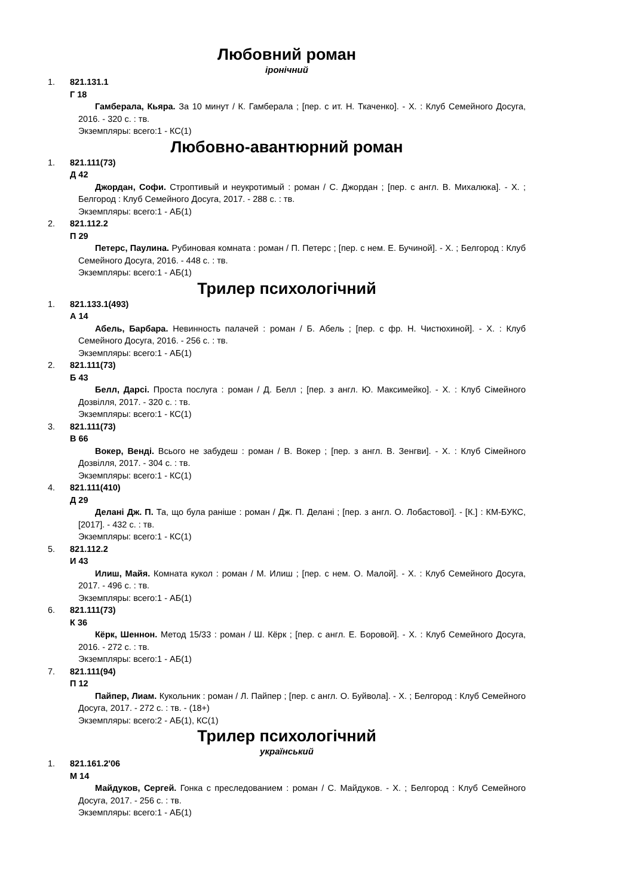Любовний роман
іронічний
1. 821.131.1
Г 18
Гамберала, Кьяра. За 10 минут / К. Гамберала ; [пер. с ит. Н. Ткаченко]. - Х. : Клуб Семейного Досуга, 2016. - 320 с. : тв.
Экземпляры: всего:1 - КС(1)
Любовно-авантюрний роман
1. 821.111(73)
Д 42
Джордан, Софи. Строптивый и неукротимый : роман / С. Джордан ; [пер. с англ. В. Михалюка]. - Х. ; Белгород : Клуб Семейного Досуга, 2017. - 288 с. : тв.
Экземпляры: всего:1 - АБ(1)
2. 821.112.2
П 29
Петерс, Паулина. Рубиновая комната : роман / П. Петерс ; [пер. с нем. Е. Бучиной]. - Х. ; Белгород : Клуб Семейного Досуга, 2016. - 448 с. : тв.
Экземпляры: всего:1 - АБ(1)
Трилер психологічний
1. 821.133.1(493)
А 14
Абель, Барбара. Невинность палачей : роман / Б. Абель ; [пер. с фр. Н. Чистюхиной]. - Х. : Клуб Семейного Досуга, 2016. - 256 с. : тв.
Экземпляры: всего:1 - АБ(1)
2. 821.111(73)
Б 43
Белл, Дарсі. Проста послуга : роман / Д. Белл ; [пер. з англ. Ю. Максимейко]. - Х. : Клуб Сімейного Дозвілля, 2017. - 320 с. : тв.
Экземпляры: всего:1 - КС(1)
3. 821.111(73)
В 66
Вокер, Венді. Всього не забудеш : роман / В. Вокер ; [пер. з англ. В. Зенгви]. - Х. : Клуб Сімейного Дозвілля, 2017. - 304 с. : тв.
Экземпляры: всего:1 - КС(1)
4. 821.111(410)
Д 29
Делані Дж. П. Та, що була раніше : роман / Дж. П. Делані ; [пер. з англ. О. Лобастової]. - [К.] : КМ-БУКС, [2017]. - 432 с. : тв.
Экземпляры: всего:1 - КС(1)
5. 821.112.2
И 43
Илиш, Майя. Комната кукол : роман / М. Илиш ; [пер. с нем. О. Малой]. - Х. : Клуб Семейного Досуга, 2017. - 496 с. : тв.
Экземпляры: всего:1 - АБ(1)
6. 821.111(73)
К 36
Кёрк, Шеннон. Метод 15/33 : роман / Ш. Кёрк ; [пер. с англ. Е. Боровой]. - Х. : Клуб Семейного Досуга, 2016. - 272 с. : тв.
Экземпляры: всего:1 - АБ(1)
7. 821.111(94)
П 12
Пайпер, Лиам. Кукольник : роман / Л. Пайпер ; [пер. с англ. О. Буйвола]. - Х. ; Белгород : Клуб Семейного Досуга, 2017. - 272 с. : тв. - (18+)
Экземпляры: всего:2 - АБ(1), КС(1)
Трилер психологічний
український
1. 821.161.2'06
М 14
Майдуков, Сергей. Гонка с преследованием : роман / С. Майдуков. - Х. ; Белгород : Клуб Семейного Досуга, 2017. - 256 с. : тв.
Экземпляры: всего:1 - АБ(1)